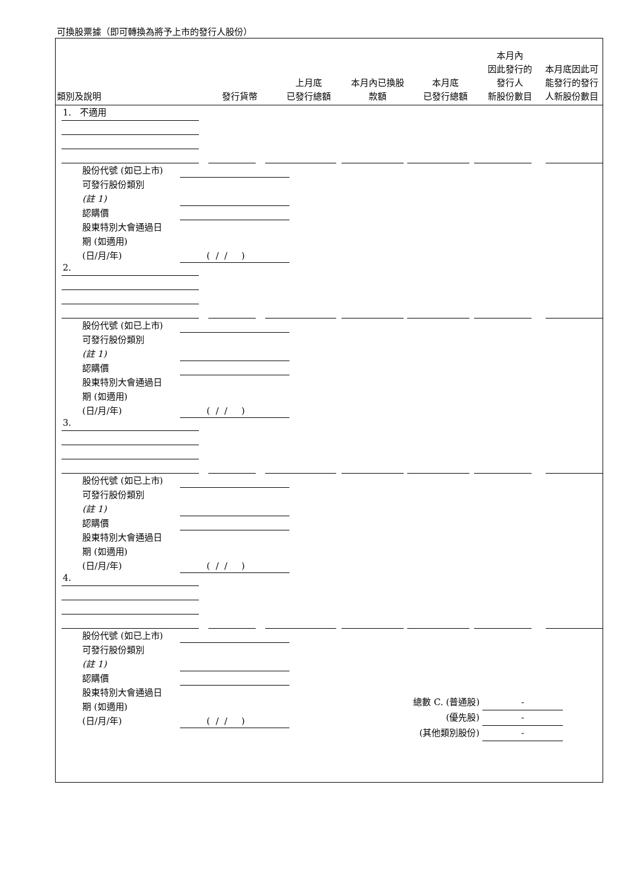可換股票據（即可轉換為將予上市的發行人股份）
| 類別及說明 | 發行貨幣 | 上月底 已發行總額 | 本月內已換股 款額 | 本月底 已發行總額 | 本月內 因此發行的 發行人 新股份數目 | 本月底因此可 能發行的發行 人新股份數目 |
| --- | --- | --- | --- | --- | --- | --- |
1. 不適用
股份代號 (如已上市)
可發行股份類別
(註 1)
認購價
股東特別大會通過日
期 (如適用)
(日/月/年)
( / / )
2.
股份代號 (如已上市)
可發行股份類別
(註 1)
認購價
股東特別大會通過日
期 (如適用)
(日/月/年)
( / / )
3.
股份代號 (如已上市)
可發行股份類別
(註 1)
認購價
股東特別大會通過日
期 (如適用)
(日/月/年)
( / / )
4.
股份代號 (如已上市)
可發行股份類別
(註 1)
認購價
股東特別大會通過日
期 (如適用)
(日/月/年)
( / / )
總數 C. (普通股) -
(優先股) -
(其他類別股份) -